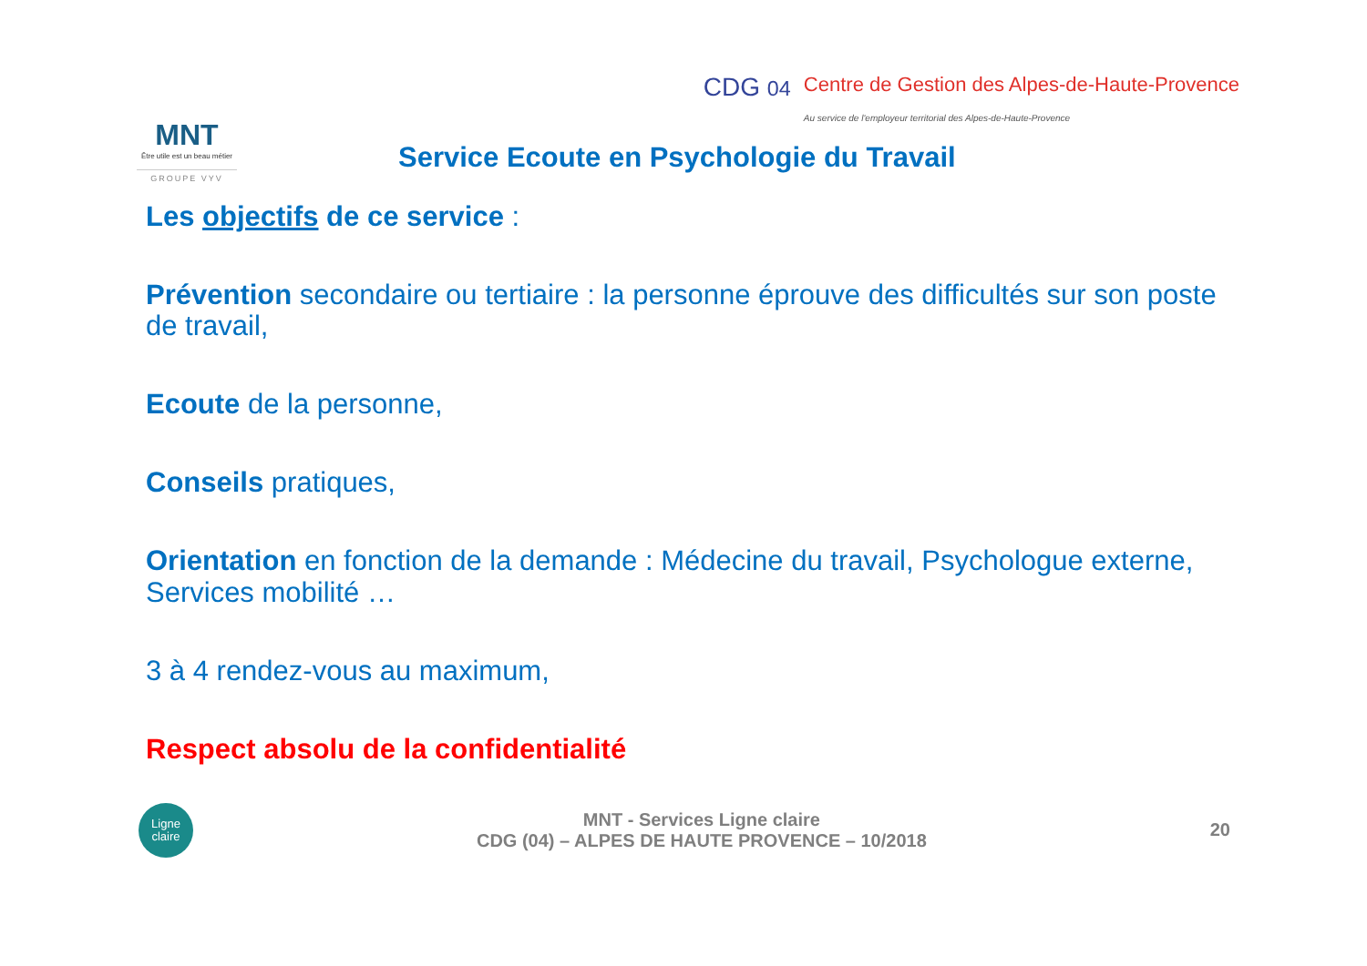MNT
Être utile est un beau métier
GROUPE VYV
CDG 04
Centre de Gestion des Alpes-de-Haute-Provence
Au service de l'employeur territorial des Alpes-de-Haute-Provence
Service Ecoute en Psychologie du Travail
Les objectifs de ce service :
Prévention secondaire ou tertiaire : la personne éprouve des difficultés sur son poste de travail,
Ecoute de la personne,
Conseils pratiques,
Orientation en fonction de la demande : Médecine du travail, Psychologue externe, Services mobilité …
3 à 4 rendez-vous au maximum,
Respect absolu de la confidentialité
Ligne
claire
MNT - Services Ligne claire
CDG (04) – ALPES DE HAUTE PROVENCE – 10/2018
20